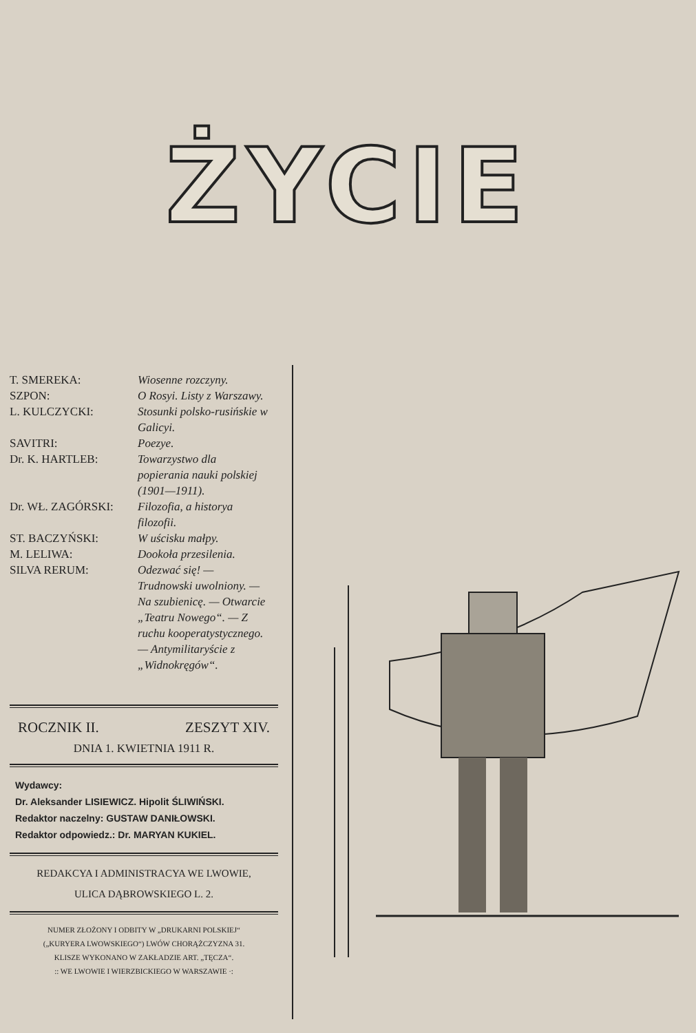ŻYCIE
| T. SMEREKA: | Wiosenne rozczyny. |
| SZPON: | O Rosyi. Listy z Warszawy. |
| L. KULCZYCKI: | Stosunki polsko-rusińskie w Galicyi. |
| SAVITRI: | Poezye. |
| Dr. K. HARTLEB: | Towarzystwo dla popierania nauki polskiej (1901—1911). |
| Dr. WŁ. ZAGÓRSKI: | Filozofia, a historya filozofii. |
| ST. BACZYŃSKI: | W uścisku małpy. |
| M. LELIWA: | Dookoła przesilenia. |
| SILVA RERUM: | Odezwać się! — Trudnowski uwolniony. — Na szubienicę. — Otwarcie „Teatru Nowego“. — Z ruchu kooperatystycznego. — Antymilitaryście z „Widnokręgów“. |
ROCZNIK II. ZESZYT XIV.
DNIA 1. KWIETNIA 1911 R.
Wydawcy:
Dr. Aleksander LISIEWICZ. Hipolit ŚLIWIŃSKI.
Redaktor naczelny: GUSTAW DANIŁOWSKI.
Redaktor odpowiedz.: Dr. MARYAN KUKIEL.
REDAKCYA I ADMINISTRACYA WE LWOWIE,
ULICA DĄBROWSKIEGO L. 2.
NUMER ZŁOŻONY I ODBITY W „DRUKARNI POLSKIEJ“
(„KURYERA LWOWSKIEGO“) LWÓW CHORĄŻCZYZNA 31.
KLISZE WYKONANO W ZAKŁADZIE ART. „TĘCZA“.
:: WE LWOWIE I WIERZBICKIEGO W WARSZAWIE ·: